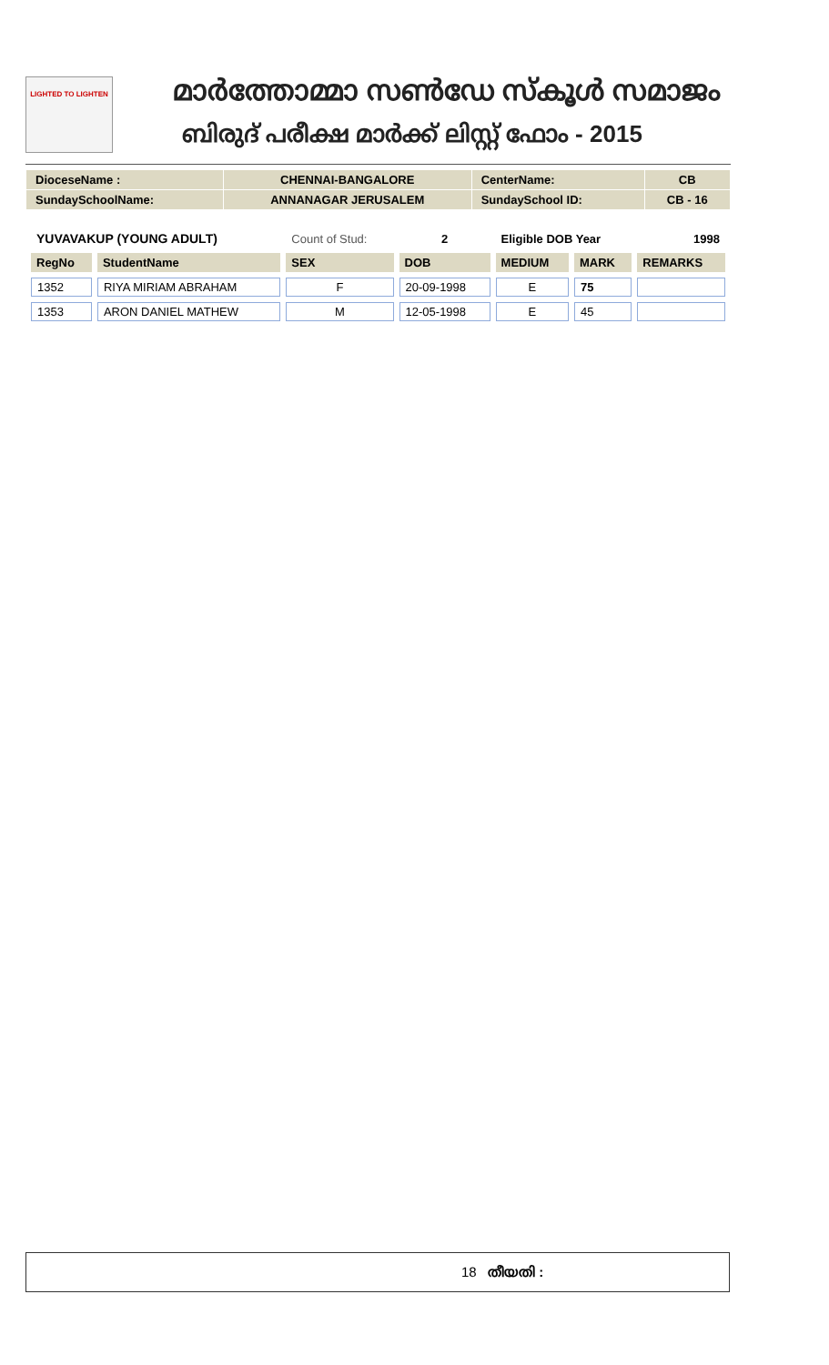LIGHTED TO LIGHTEN
മാർത്തോമ്മാ സൺഡേ സ്കൂൾ സമാജം
ബിരുദ് പരീക്ഷ മാർക്ക് ലിസ്റ്റ് ഫോം - 2015
| DioceseName : | CHENNAI-BANGALORE | CenterName: | CB |
| SundaySchoolName: | ANNANAGAR JERUSALEM | SundaySchool ID: | CB - 16 |
| YUVAVAKUP (YOUNG ADULT) | | Count of Stud: | 2 | Eligible DOB Year | | 1998 |
| RegNo | StudentName | SEX | DOB | MEDIUM | MARK | REMARKS |
| 1352 | RIYA MIRIAM ABRAHAM | F | 20-09-1998 | E | 75 | |
| 1353 | ARON DANIEL MATHEW | M | 12-05-1998 | E | 45 | |
18 തീയതി :